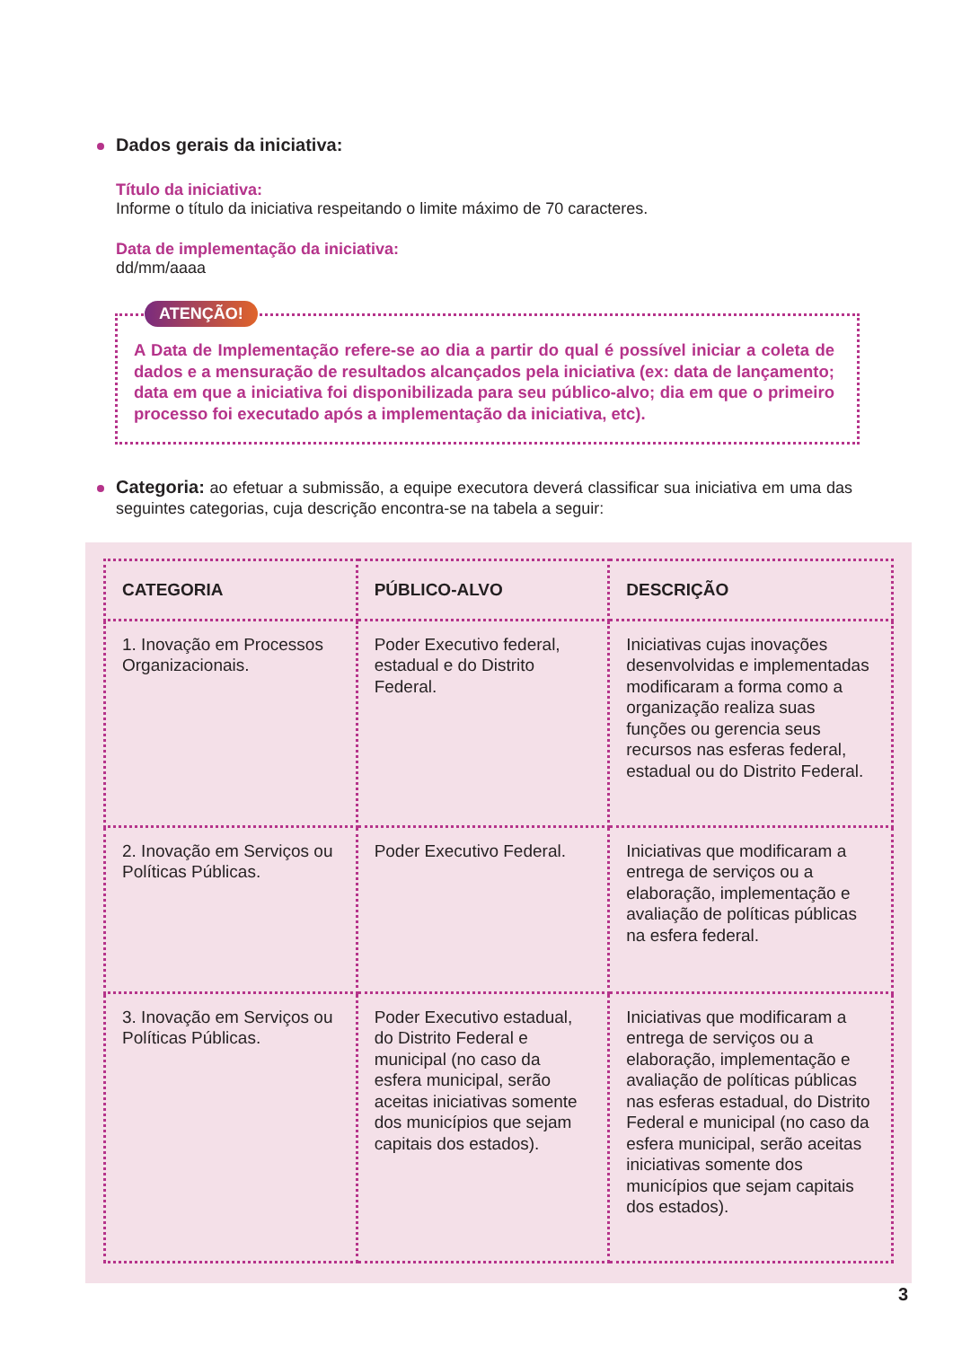Dados gerais da iniciativa:
Título da iniciativa:
Informe o título da iniciativa respeitando o limite máximo de 70 caracteres.
Data de implementação da iniciativa:
dd/mm/aaaa
ATENÇÃO!
A Data de Implementação refere-se ao dia a partir do qual é possível iniciar a coleta de dados e a mensuração de resultados alcançados pela iniciativa (ex: data de lançamento; data em que a iniciativa foi disponibilizada para seu público-alvo; dia em que o primeiro processo foi executado após a implementação da iniciativa, etc).
Categoria: ao efetuar a submissão, a equipe executora deverá classificar sua iniciativa em uma das seguintes categorias, cuja descrição encontra-se na tabela a seguir:
| CATEGORIA | PÚBLICO-ALVO | DESCRIÇÃO |
| --- | --- | --- |
| 1. Inovação em Processos Organizacionais. | Poder Executivo federal, estadual e do Distrito Federal. | Iniciativas cujas inovações desenvolvidas e implementadas modificaram a forma como a organização realiza suas funções ou gerencia seus recursos nas esferas federal, estadual ou do Distrito Federal. |
| 2. Inovação em Serviços ou Políticas Públicas. | Poder Executivo Federal. | Iniciativas que modificaram a entrega de serviços ou a elaboração, implementação e avaliação de políticas públicas na esfera federal. |
| 3. Inovação em Serviços ou Políticas Públicas. | Poder Executivo estadual, do Distrito Federal e municipal (no caso da esfera municipal, serão aceitas iniciativas somente dos municípios que sejam capitais dos estados). | Iniciativas que modificaram a entrega de serviços ou a elaboração, implementação e avaliação de políticas públicas nas esferas estadual, do Distrito Federal e municipal (no caso da esfera municipal, serão aceitas iniciativas somente dos municípios que sejam capitais dos estados). |
3